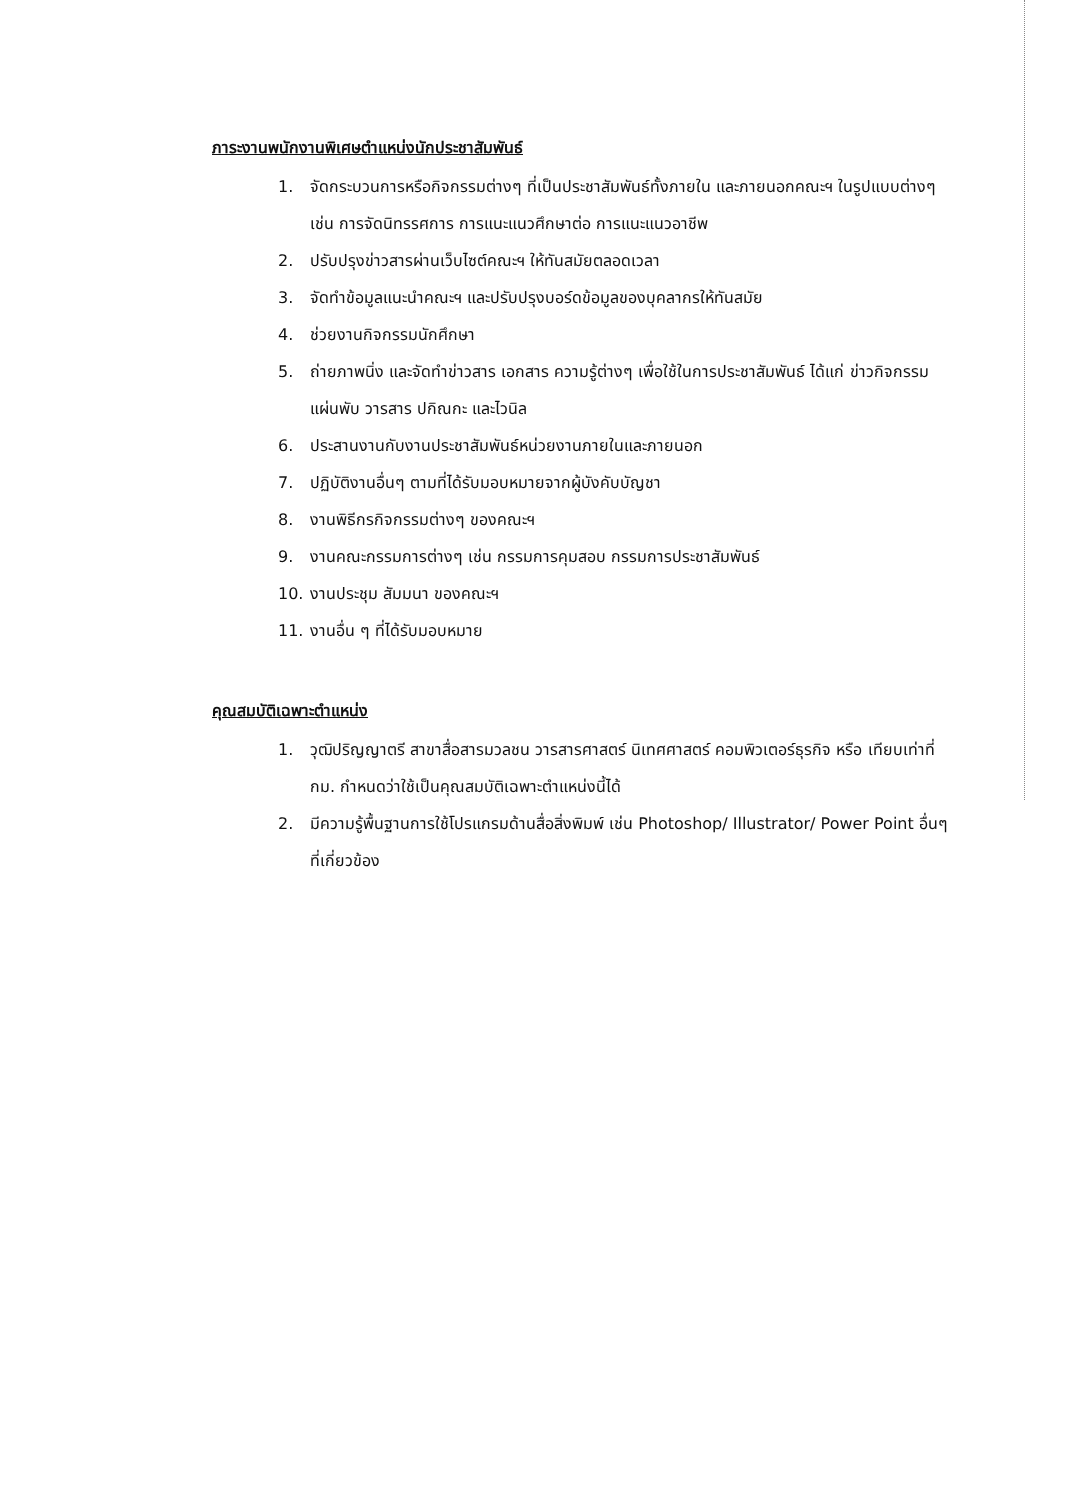ภาระงานพนักงานพิเศษตำแหน่งนักประชาสัมพันธ์
1. จัดกระบวนการหรือกิจกรรมต่างๆ ที่เป็นประชาสัมพันธ์ทั้งภายใน และภายนอกคณะฯ ในรูปแบบต่างๆ เช่น การจัดนิทรรศการ การแนะแนวศึกษาต่อ การแนะแนวอาชีพ
2. ปรับปรุงข่าวสารผ่านเว็บไซต์คณะฯ ให้ทันสมัยตลอดเวลา
3. จัดทำข้อมูลแนะนำคณะฯ และปรับปรุงบอร์ดข้อมูลของบุคลากรให้ทันสมัย
4. ช่วยงานกิจกรรมนักศึกษา
5. ถ่ายภาพนิ่ง และจัดทำข่าวสาร เอกสาร ความรู้ต่างๆ เพื่อใช้ในการประชาสัมพันธ์ ได้แก่ ข่าวกิจกรรม แผ่นพับ วารสาร ปกิณกะ และไวนิล
6. ประสานงานกับงานประชาสัมพันธ์หน่วยงานภายในและภายนอก
7. ปฏิบัติงานอื่นๆ ตามที่ได้รับมอบหมายจากผู้บังคับบัญชา
8. งานพิธีกรกิจกรรมต่างๆ ของคณะฯ
9. งานคณะกรรมการต่างๆ เช่น กรรมการคุมสอบ กรรมการประชาสัมพันธ์
10. งานประชุม สัมมนา ของคณะฯ
11. งานอื่น ๆ ที่ได้รับมอบหมาย
คุณสมบัติเฉพาะตำแหน่ง
1. วุฒิปริญญาตรี สาขาสื่อสารมวลชน วารสารศาสตร์ นิเทศศาสตร์ คอมพิวเตอร์ธุรกิจ หรือ เทียบเท่าที่ กม. กำหนดว่าใช้เป็นคุณสมบัติเฉพาะตำแหน่งนี้ได้
2. มีความรู้พื้นฐานการใช้โปรแกรมด้านสื่อสิ่งพิมพ์ เช่น Photoshop/ Illustrator/ Power Point อื่นๆ ที่เกี่ยวข้อง